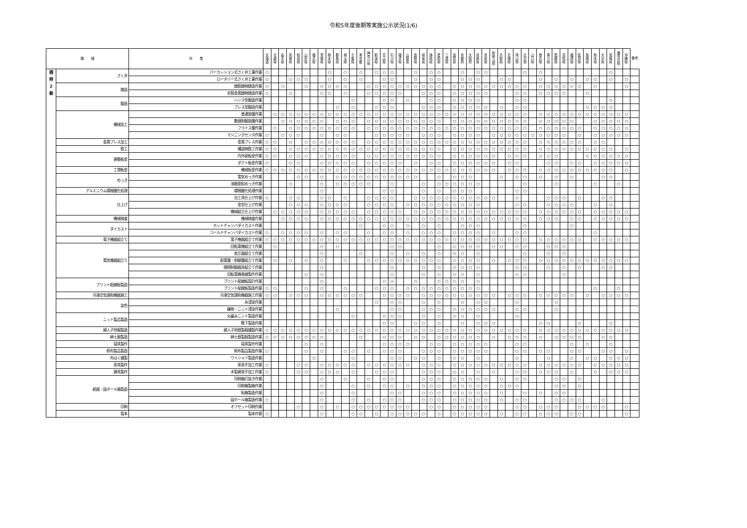令和5年度後期等実施公示状況(1/6)
| 職 種 | | 作 業 | 北 海 道 | 青 森 県 | 岩 手 県 | 宮 城 県 | 秋 田 県 | 山 形 県 | 福 島 県 | 茨 城 県 | 栃 木 県 | 群 馬 県 | 埼 玉 県 | 千 葉 県 | 東 京 都 | 神 奈 川 県 | 新 潟 県 | 富 山 県 | 石 川 県 | 福 井 県 | 山 梨 県 | 長 野 県 | 岐 阜 県 | 静 岡 県 | 愛 知 県 | 三 重 県 | 滋 賀 県 | 京 都 府 | 大 阪 府 | 兵 庫 県 | 奈 良 県 | 和 歌 山 県 | 鳥 取 県 | 島 根 県 | 岡 山 県 | 広 島 県 | 山 口 県 | 徳 島 県 | 香 川 県 | 愛 媛 県 | 高 知 県 | 福 岡 県 | 佐 賀 県 | 長 崎 県 | 熊 本 県 | 大 分 県 | 宮 崎 県 | 鹿 児 島 県 | 沖 縄 県 | 備考 |
| --- | --- | --- | --- | --- | --- | --- | --- | --- | --- | --- | --- | --- | --- | --- | --- | --- | --- | --- | --- | --- | --- | --- | --- | --- | --- | --- | --- | --- | --- | --- | --- | --- | --- | --- | --- | --- | --- | --- | --- | --- | --- | --- | --- | --- | --- | --- | --- | --- | --- | --- |
| 随 時 2 級 | さく井 | パーカッション式さく井工事作業 | ○ | | | | | | | | ○ | | ○ | | ○ | | ○ | ○ | ○ | | | ○ | | ○ | ○ | | | ○ | | ○ | ○ | | | | | ○ | | ○ | | | | | | | | | ○ | | | |
| | | ロータリー式さく井工事作業 | ○ | | | ○ | ○ | ○ | | | ○ | | ○ | | ○ | | | ○ | ○ | | | ○ | | ○ | ○ | | | ○ | ○ | ○ | | | ○ | ○ | | | | ○ | | ○ | | ○ | | ○ | ○ | | ○ | | ○ | |
| | 鋳造 | 鋳鉄鋳物鋳造作業 | ○ | | ○ | | | ○ | | ○ | ○ | ○ | ○ | | | ○ | ○ | ○ | ○ | ○ | ○ | ○ | ○ | ○ | ○ | | ○ | ○ | ○ | ○ | ○ | ○ | ○ | ○ | ○ | ○ | | ○ | ○ | ○ | ○ | ○ | ○ | | ○ | | | | ○ | |
| | | 非鉄金属鋳物鋳造作業 | ○ | | | ○ | | | | ○ | ○ | | ○ | | | ○ | ○ | ○ | ○ | ○ | | | ○ | ○ | ○ | | ○ | ○ | ○ | ○ | ○ | | | | ○ | ○ | | ○ | ○ | ○ | ○ | | | ○ | | | | | | |
| | 鍛造 | ハンマ型鍛造作業 | | | | | | | | | | | | ○ | | | | ○ | ○ | | ○ | | | ○ | ○ | | ○ | ○ | ○ | ○ | | | | | ○ | ○ | | | | | | | | | | | ○ | | | |
| | | プレス型鍛造作業 | | | | | | | | | | ○ | | ○ | | | ○ | ○ | ○ | | | | ○ | ○ | ○ | | ○ | ○ | ○ | ○ | ○ | | ○ | | ○ | ○ | | | | | | | | ○ | ○ | ○ | ○ | | | |
| | 機械加工 | 普通旋盤作業 | | ○ | ○ | ○ | ○ | ○ | ○ | ○ | ○ | ○ | ○ | ○ | ○ | ○ | ○ | ○ | ○ | ○ | ○ | ○ | ○ | ○ | ○ | ○ | ○ | ○ | ○ | ○ | ○ | ○ | ○ | ○ | ○ | ○ | | ○ | ○ | ○ | ○ | ○ | ○ | ○ | ○ | ○ | ○ | ○ | ○ | |
| | | 数値制御旋盤作業 | | | ○ | ○ | ○ | ○ | ○ | ○ | | ○ | ○ | ○ | | ○ | ○ | ○ | ○ | ○ | ○ | ○ | ○ | ○ | ○ | | ○ | ○ | ○ | ○ | ○ | ○ | ○ | ○ | ○ | ○ | | ○ | ○ | ○ | ○ | ○ | | | ○ | ○ | ○ | ○ | ○ | |
| | | フライス盤作業 | | ○ | | ○ | ○ | ○ | ○ | ○ | ○ | ○ | ○ | ○ | | ○ | ○ | ○ | ○ | ○ | ○ | ○ | ○ | ○ | ○ | ○ | ○ | ○ | ○ | ○ | ○ | ○ | ○ | ○ | ○ | ○ | | ○ | ○ | ○ | ○ | ○ | ○ | | ○ | ○ | ○ | ○ | ○ | |
| | | マシニングセンタ作業 | ○ | | ○ | ○ | ○ | | | ○ | | ○ | ○ | | | | ○ | ○ | ○ | ○ | ○ | | ○ | ○ | ○ | | ○ | ○ | ○ | ○ | | ○ | ○ | ○ | ○ | ○ | ○ | ○ | ○ | ○ | ○ | | ○ | | ○ | ○ | ○ | ○ | ○ | |
| | 金属プレス加工 | 金属プレス作業 | ○ | ○ | | ○ | | ○ | ○ | ○ | ○ | ○ | ○ | ○ | | ○ | ○ | ○ | ○ | ○ | ○ | ○ | ○ | ○ | ○ | ○ | ○ | ○ | ○ | ○ | ○ | ○ | ○ | ○ | ○ | ○ | | ○ | ○ | ○ | ○ | ○ | ○ | | ○ | ○ | | | | |
| | 鉄工 | 構造物鉄工作業 | ○ | ○ | | ○ | ○ | ○ | ○ | ○ | ○ | ○ | ○ | ○ | ○ | ○ | ○ | ○ | ○ | ○ | ○ | ○ | ○ | ○ | ○ | | ○ | ○ | ○ | ○ | ○ | ○ | ○ | ○ | ○ | ○ | | ○ | ○ | ○ | ○ | ○ | ○ | ○ | ○ | ○ | ○ | | ○ | |
| | 建築板金 | 内外装板金作業 | ○ | ○ | | ○ | ○ | ○ | | ○ | ○ | ○ | ○ | ○ | | ○ | ○ | ○ | ○ | ○ | ○ | ○ | ○ | ○ | ○ | | ○ | ○ | ○ | ○ | ○ | ○ | | ○ | ○ | ○ | | ○ | ○ | ○ | | | | ○ | ○ | ○ | ○ | ○ | ○ | |
| | | ダクト板金作業 | ○ | | | ○ | ○ | | | ○ | ○ | ○ | ○ | ○ | | ○ | ○ | ○ | ○ | ○ | | ○ | | ○ | ○ | | ○ | ○ | ○ | ○ | ○ | ○ | | ○ | ○ | | | | ○ | ○ | | ○ | ○ | | ○ | ○ | ○ | ○ | ○ | |
| | 工場板金 | 機械板金作業 | ○ | ○ | ○ | ○ | ○ | ○ | ○ | ○ | ○ | ○ | ○ | ○ | ○ | ○ | ○ | ○ | ○ | ○ | ○ | ○ | ○ | ○ | ○ | ○ | ○ | ○ | ○ | ○ | ○ | ○ | | ○ | ○ | ○ | | ○ | ○ | ○ | ○ | ○ | ○ | ○ | ○ | ○ | ○ | | ○ | |
| | めっき | 電気めっき作業 | | | | | ○ | ○ | | ○ | | ○ | ○ | ○ | ○ | ○ | ○ | ○ | ○ | ○ | ○ | ○ | | | ○ | | ○ | ○ | ○ | | | | ○ | | ○ | ○ | | ○ | | ○ | | ○ | | | | ○ | ○ | | | |
| | | 溶融亜鉛めっき作業 | | | | ○ | | | | ○ | | ○ | ○ | ○ | ○ | ○ | | | ○ | | | | ○ | | ○ | ○ | ○ | ○ | ○ | ○ | | | | | | ○ | | | | ○ | | | | | ○ | | | ○ | | |
| | アルミニウム陽極酸化処理 | 陽極酸化処理作業 | | | | | | | | ○ | | | | | | | | ○ | ○ | | | | ○ | | ○ | | ○ | ○ | ○ | | | | | | ○ | ○ | | | | | | | | | | | | | | |
| | 仕上げ | 治工具仕上げ作業 | ○ | | | ○ | ○ | | | ○ | ○ | | ○ | | | ○ | ○ | ○ | ○ | | | ○ | ○ | ○ | ○ | ○ | ○ | ○ | ○ | ○ | ○ | ○ | | | ○ | | | | ○ | ○ | ○ | | ○ | | | ○ | ○ | | | |
| | | 金型仕上げ作業 | | | | ○ | ○ | ○ | | ○ | ○ | ○ | ○ | | | ○ | ○ | ○ | ○ | | ○ | ○ | ○ | ○ | ○ | ○ | ○ | ○ | ○ | ○ | | | | | ○ | ○ | | | ○ | ○ | ○ | ○ | | | ○ | | ○ | | | |
| | | 機械組立仕上げ作業 | | ○ | ○ | ○ | ○ | ○ | | ○ | ○ | ○ | ○ | ○ | | ○ | ○ | ○ | ○ | ○ | | ○ | ○ | ○ | ○ | ○ | ○ | ○ | ○ | ○ | ○ | ○ | ○ | ○ | ○ | ○ | | ○ | ○ | ○ | ○ | ○ | ○ | | ○ | ○ | ○ | ○ | ○ | |
| | 機械検査 | 機械検査作業 | | | ○ | ○ | ○ | ○ | | ○ | ○ | ○ | ○ | ○ | ○ | ○ | ○ | ○ | ○ | ○ | ○ | ○ | ○ | ○ | ○ | ○ | ○ | ○ | ○ | ○ | ○ | ○ | ○ | ○ | ○ | ○ | | ○ | ○ | ○ | | ○ | ○ | | ○ | ○ | ○ | ○ | ○ | |
| | ダイカスト | ホットチャンバダイカスト作業 | | | | | | | | | | | | | ○ | | | ○ | ○ | | ○ | | ○ | | ○ | | | ○ | ○ | ○ | | | | | | ○ | | | | | | ○ | | | | | | | | |
| | | コールドチャンバダイカスト作業 | ○ | | ○ | ○ | ○ | ○ | | ○ | | ○ | ○ | | | ○ | | ○ | ○ | | ○ | | ○ | ○ | ○ | | ○ | ○ | ○ | ○ | | ○ | | | ○ | ○ | | | | | | | | | ○ | | | | | |
| | 電子機器組立て | 電子機器組立て作業 | ○ | ○ | ○ | ○ | ○ | ○ | ○ | ○ | ○ | ○ | ○ | ○ | ○ | ○ | ○ | ○ | ○ | ○ | ○ | ○ | ○ | ○ | ○ | ○ | ○ | ○ | ○ | ○ | ○ | ○ | ○ | ○ | ○ | ○ | | ○ | ○ | ○ | ○ | ○ | ○ | | ○ | ○ | ○ | ○ | ○ | |
| | 電気機器組立て | 回転電機組立て作業 | | ○ | | | | | | ○ | | ○ | | | | | | | ○ | ○ | | | | | ○ | | ○ | ○ | ○ | ○ | | ○ | ○ | | ○ | ○ | | | ○ | ○ | ○ | | | | | | | | | |
| | | 変圧器組立て作業 | | | | | | | | ○ | | | | | ○ | | | | ○ | | ○ | | ○ | | ○ | | ○ | ○ | | ○ | | | | | | ○ | | | ○ | | ○ | | | | | | | | | |
| | | 配電盤・制御盤組立て作業 | | ○ | | ○ | | ○ | | ○ | | | ○ | | | ○ | ○ | ○ | ○ | ○ | ○ | ○ | ○ | ○ | ○ | | ○ | ○ | ○ | ○ | | ○ | | ○ | ○ | ○ | | ○ | ○ | ○ | ○ | ○ | ○ | ○ | ○ | ○ | ○ | ○ | ○ | |
| | | 開閉制御器具組立て作業 | | | | | | | | ○ | | | | | | | | | ○ | | | | ○ | | ○ | | ○ | ○ | ○ | ○ | | | | | ○ | ○ | | | ○ | | ○ | | ○ | | | ○ | ○ | | | |
| | | 回転電機巻線製作作業 | | | | | | ○ | | ○ | | | | | | | | | ○ | | | | ○ | | ○ | | ○ | ○ | | ○ | | | | | ○ | ○ | | | | | ○ | | | | | | | | | |
| | プリント配線板製造 | プリント配線板設計作業 | | | | | | | | ○ | | | | | | | | ○ | ○ | | | ○ | | | ○ | ○ | ○ | ○ | | ○ | | | | | | | | | | | | | | | | | | | | |
| | | プリント配線板製造作業 | ○ | ○ | | | | ○ | | ○ | | | ○ | | | | ○ | ○ | ○ | | ○ | ○ | ○ | ○ | ○ | ○ | ○ | ○ | ○ | ○ | | | | | | | | | | | | | | | ○ | | | ○ | | |
| | 冷凍空気調和機器施工 | 冷凍空気調和機器施工作業 | ○ | ○ | | ○ | ○ | ○ | | ○ | ○ | ○ | ○ | ○ | ○ | | | ○ | ○ | ○ | ○ | | ○ | ○ | ○ | ○ | ○ | ○ | ○ | ○ | ○ | ○ | | ○ | ○ | ○ | | ○ | ○ | ○ | ○ | ○ | | ○ | | ○ | ○ | ○ | ○ | |
| | 染色 | 糸浸染作業 | | | | | | | | | | | | | | | ○ | | ○ | ○ | | | ○ | | ○ | | | ○ | | ○ | ○ | | | | ○ | | | | | ○ | | | | | | | | | | |
| | | 織物・ニット浸染作業 | | | | | | | | | | ○ | | | | | | | ○ | ○ | | | ○ | ○ | ○ | | ○ | ○ | ○ | ○ | ○ | ○ | | | ○ | ○ | | | | ○ | | | | | | | | | | |
| | ニット製品製造 | 丸編みニット製造作業 | | | | | | | | | | | | ○ | | | | ○ | ○ | ○ | | | ○ | | ○ | | ○ | ○ | | ○ | | | | | ○ | | | | | | | | | | | | | | | |
| | | 靴下製造作業 | | | | | | | | | | | | | | | | ○ | ○ | | | ○ | ○ | | ○ | | | ○ | | ○ | ○ | ○ | | | | | | ○ | ○ | | | | ○ | | | | ○ | | | |
| | 婦人子供服製造 | 婦人子供既製服縫製作業 | ○ | ○ | ○ | ○ | ○ | ○ | ○ | ○ | ○ | ○ | ○ | ○ | ○ | ○ | ○ | ○ | ○ | ○ | ○ | ○ | ○ | ○ | ○ | ○ | ○ | ○ | ○ | ○ | ○ | ○ | ○ | ○ | ○ | ○ | | ○ | ○ | ○ | ○ | ○ | ○ | ○ | ○ | ○ | ○ | ○ | ○ | |
| | 紳士服製造 | 紳士既製服製造作業 | ○ | ○ | ○ | ○ | ○ | ○ | ○ | ○ | | | | | ○ | | | ○ | ○ | ○ | | ○ | ○ | | ○ | ○ | ○ | ○ | ○ | ○ | | ○ | | ○ | ○ | ○ | | ○ | | ○ | ○ | ○ | ○ | | | ○ | ○ | | | |
| | 寝具製作 | 寝具製作作業 | | | | | | ○ | | ○ | | | | | | | | ○ | ○ | ○ | ○ | | | ○ | ○ | | ○ | ○ | ○ | ○ | ○ | | | | ○ | ○ | | | | | | ○ | | ○ | | | ○ | | | |
| | 帆布製品製造 | 帆布製品製造作業 | ○ | | | | | ○ | | ○ | | | ○ | ○ | | ○ | | ○ | ○ | ○ | | | ○ | ○ | ○ | | ○ | ○ | ○ | ○ | ○ | | | | ○ | ○ | | ○ | ○ | | | ○ | ○ | | | ○ | ○ | | ○ | |
| | 布はく縫製 | ワイシャツ製造作業 | | | | | | | ○ | | | | | ○ | | | | | ○ | ○ | | ○ | ○ | | ○ | | ○ | ○ | | ○ | | | | | ○ | | | | ○ | | | ○ | | ○ | ○ | | ○ | ○ | ○ | |
| | 家具製作 | 家具手加工作業 | ○ | | | | ○ | ○ | | ○ | ○ | ○ | ○ | ○ | | ○ | ○ | ○ | ○ | ○ | ○ | | ○ | ○ | ○ | | ○ | ○ | ○ | ○ | ○ | ○ | ○ | ○ | ○ | ○ | | ○ | ○ | ○ | ○ | ○ | ○ | | ○ | ○ | ○ | ○ | ○ | |
| | 建具製作 | 木製建具手加工作業 | ○ | | | | ○ | ○ | | ○ | ○ | ○ | | ○ | | | ○ | ○ | ○ | | | | ○ | ○ | ○ | | ○ | ○ | | ○ | | ○ | | | ○ | ○ | | ○ | ○ | ○ | | ○ | | | ○ | | ○ | ○ | ○ | |
| | 紙器・段ボール箱製造 | 印刷箱打抜き作業 | | | | | | | | ○ | | | ○ | | | ○ | | ○ | ○ | | | | ○ | ○ | ○ | | ○ | ○ | ○ | ○ | ○ | | ○ | | ○ | ○ | | | | ○ | ○ | | ○ | | | | | | | |
| | | 印刷箱製箱作業 | | | | | | | | ○ | | | | ○ | | ○ | | ○ | ○ | | ○ | | ○ | ○ | ○ | | ○ | ○ | ○ | ○ | ○ | | ○ | ○ | ○ | | | | | ○ | ○ | | ○ | | | | | | | |
| | | 貼箱製造作業 | | | | | | | | ○ | | | | ○ | | | | | ○ | ○ | | | ○ | ○ | ○ | | ○ | ○ | ○ | ○ | ○ | | ○ | | | ○ | | ○ | | ○ | ○ | | | | | | | | | |
| | | 段ボール箱製造作業 | ○ | | | | | | | ○ | | | | ○ | | ○ | | ○ | ○ | ○ | | | ○ | ○ | ○ | | ○ | ○ | ○ | ○ | ○ | | ○ | | ○ | ○ | | | | ○ | ○ | ○ | ○ | | | ○ | | | | |
| | 印刷 | オフセット印刷作業 | | | | | ○ | | | ○ | | ○ | | ○ | ○ | ○ | ○ | ○ | ○ | ○ | ○ | | | ○ | ○ | | ○ | ○ | ○ | ○ | ○ | | | | ○ | ○ | | ○ | ○ | ○ | | | ○ | ○ | ○ | ○ | | | ○ | |
| | 製本 | 製本作業 | ○ | | | | | | | ○ | | | | ○ | ○ | | ○ | | ○ | ○ | ○ | ○ | ○ | | ○ | | ○ | ○ | ○ | ○ | ○ | | ○ | | ○ | ○ | | ○ | ○ | ○ | | ○ | ○ | | | | | | ○ | |